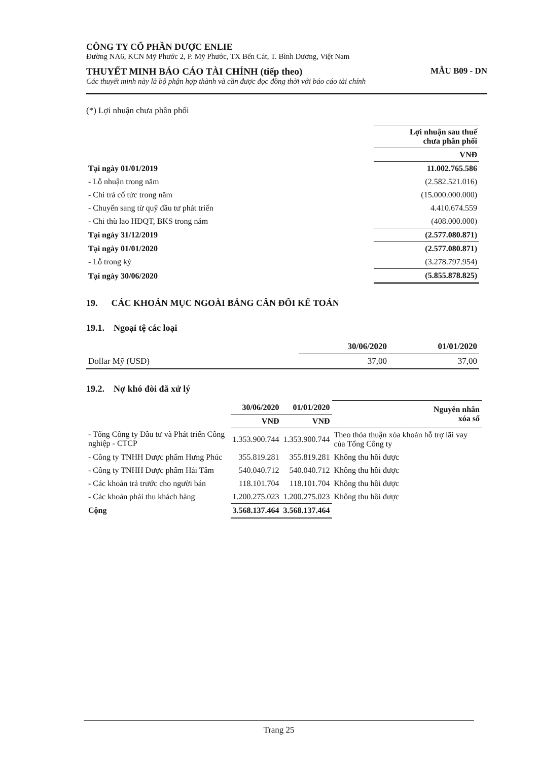CÔNG TY CỔ PHẦN DƯỢC ENLIE
Đường NA6, KCN Mỹ Phước 2, P. Mỹ Phước, TX Bến Cát, T. Bình Dương, Việt Nam
THUYẾT MINH BÁO CÁO TÀI CHÍNH (tiếp theo) MẪU B09 - DN
Các thuyết minh này là bộ phận hợp thành và cần được đọc đồng thời với báo cáo tài chính
(*) Lợi nhuận chưa phân phối
| | Lợi nhuận sau thuế chưa phân phối |
| --- | --- |
| | VNĐ |
| Tại ngày 01/01/2019 | 11.002.765.586 |
| - Lỗ nhuận trong năm | (2.582.521.016) |
| - Chi trả cổ tức trong năm | (15.000.000.000) |
| - Chuyển sang từ quỹ đầu tư phát triển | 4.410.674.559 |
| - Chi thù lao HĐQT, BKS trong năm | (408.000.000) |
| Tại ngày 31/12/2019 | (2.577.080.871) |
| Tại ngày 01/01/2020 | (2.577.080.871) |
| - Lỗ trong kỳ | (3.278.797.954) |
| Tại ngày 30/06/2020 | (5.855.878.825) |
19. CÁC KHOẢN MỤC NGOÀI BẢNG CÂN ĐỐI KẾ TOÁN
19.1. Ngoại tệ các loại
| | 30/06/2020 | 01/01/2020 |
| --- | --- | --- |
| Dollar Mỹ (USD) | 37,00 | 37,00 |
19.2. Nợ khó đòi đã xử lý
| | 30/06/2020 | 01/01/2020 | Nguyên nhân xóa sổ |
| --- | --- | --- | --- |
| | VNĐ | VNĐ | |
| - Tổng Công ty Đầu tư và Phát triển Công nghiệp - CTCP | 1.353.900.744 | 1.353.900.744 | Theo thỏa thuận xóa khoản hỗ trợ lãi vay của Tổng Công ty |
| - Công ty TNHH Dược phẩm Hưng Phúc | 355.819.281 | 355.819.281 | Không thu hồi được |
| - Công ty TNHH Dược phẩm Hải Tâm | 540.040.712 | 540.040.712 | Không thu hồi được |
| - Các khoản trả trước cho người bán | 118.101.704 | 118.101.704 | Không thu hồi được |
| - Các khoản phải thu khách hàng | 1.200.275.023 | 1.200.275.023 | Không thu hồi được |
| Cộng | 3.568.137.464 | 3.568.137.464 | |
Trang 25